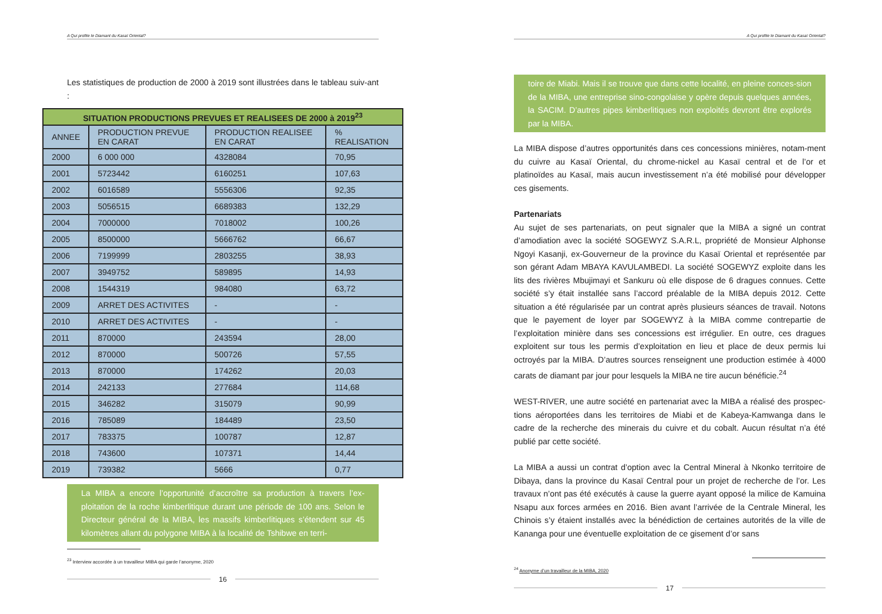A Qui profite le Diamant du Kasaï Oriental?
Les statistiques de production de 2000 à 2019 sont illustrées dans le tableau suiv-ant :
| SITUATION PRODUCTIONS PREVUES ET REALISEES DE 2000 à 2019<sup>23</sup> | | | |
| --- | --- | --- | --- |
| ANNEE | PRODUCTION PREVUE EN CARAT | PRODUCTION REALISEE EN CARAT | % REALISATION |
| 2000 | 6 000 000 | 4328084 | 70,95 |
| 2001 | 5723442 | 6160251 | 107,63 |
| 2002 | 6016589 | 5556306 | 92,35 |
| 2003 | 5056515 | 6689383 | 132,29 |
| 2004 | 7000000 | 7018002 | 100,26 |
| 2005 | 8500000 | 5666762 | 66,67 |
| 2006 | 7199999 | 2803255 | 38,93 |
| 2007 | 3949752 | 589895 | 14,93 |
| 2008 | 1544319 | 984080 | 63,72 |
| 2009 | ARRET DES ACTIVITES | - | - |
| 2010 | ARRET DES ACTIVITES | - | - |
| 2011 | 870000 | 243594 | 28,00 |
| 2012 | 870000 | 500726 | 57,55 |
| 2013 | 870000 | 174262 | 20,03 |
| 2014 | 242133 | 277684 | 114,68 |
| 2015 | 346282 | 315079 | 90,99 |
| 2016 | 785089 | 184489 | 23,50 |
| 2017 | 783375 | 100787 | 12,87 |
| 2018 | 743600 | 107371 | 14,44 |
| 2019 | 739382 | 5666 | 0,77 |
La MIBA a encore l’opportunité d’accroître sa production à travers l’ex-ploitation de la roche kimberlitique durant une période de 100 ans. Selon le Directeur général de la MIBA, les massifs kimberlitiques s’étendent sur 45 kilomètres allant du polygone MIBA à la localité de Tshibwe en terri-
<sup>23</sup> Interview accordée à un travailleur MIBA qui garde l’anonyme, 2020
16
A Qui profite le Diamant du Kasaï Oriental?
toire de Miabi. Mais il se trouve que dans cette localité, en pleine conces-sion de la MIBA, une entreprise sino-congolaise y opère depuis quelques années, la SACIM. D’autres pipes kimberlitiques non exploités devront être explorés par la MIBA.
La MIBA dispose d’autres opportunités dans ces concessions minières, notam-ment du cuivre au Kasaï Oriental, du chrome-nickel au Kasaï central et de l’or et platinoïdes au Kasaï, mais aucun investissement n’a été mobilisé pour développer ces gisements.
Partenariats
Au sujet de ses partenariats, on peut signaler que la MIBA a signé un contrat d’amodiation avec la société SOGEWYZ S.A.R.L, propriété de Monsieur Alphonse Ngoyi Kasanji, ex-Gouverneur de la province du Kasaï Oriental et représentée par son gérant Adam MBAYA KAVULAMBEDI. La société SOGEWYZ exploite dans les lits des rivières Mbujimayi et Sankuru où elle dispose de 6 dragues connues. Cette société s’y était installée sans l’accord préalable de la MIBA depuis 2012. Cette situation a été régularisée par un contrat après plusieurs séances de travail. Notons que le payement de loyer par SOGEWYZ à la MIBA comme contrepartie de l’exploitation minière dans ses concessions est irrégulier. En outre, ces dragues exploitent sur tous les permis d’exploitation en lieu et place de deux permis lui octroyés par la MIBA. D’autres sources renseignent une production estimée à 4000 carats de diamant par jour pour lesquels la MIBA ne tire aucun bénéficie.<sup>24</sup>
WEST-RIVER, une autre société en partenariat avec la MIBA a réalisé des prospec-tions aéroportées dans les territoires de Miabi et de Kabeya-Kamwanga dans le cadre de la recherche des minerais du cuivre et du cobalt. Aucun résultat n’a été publié par cette société.
La MIBA a aussi un contrat d’option avec la Central Mineral à Nkonko territoire de Dibaya, dans la province du Kasaï Central pour un projet de recherche de l’or. Les travaux n’ont pas été exécutés à cause la guerre ayant opposé la milice de Kamuina Nsapu aux forces armées en 2016. Bien avant l’arrivée de la Centrale Mineral, les Chinois s’y étaient installés avec la bénédiction de certaines autorités de la ville de Kananga pour une éventuelle exploitation de ce gisement d’or sans
<sup>24</sup> Anonyme d’un travailleur de la MIBA, 2020
17